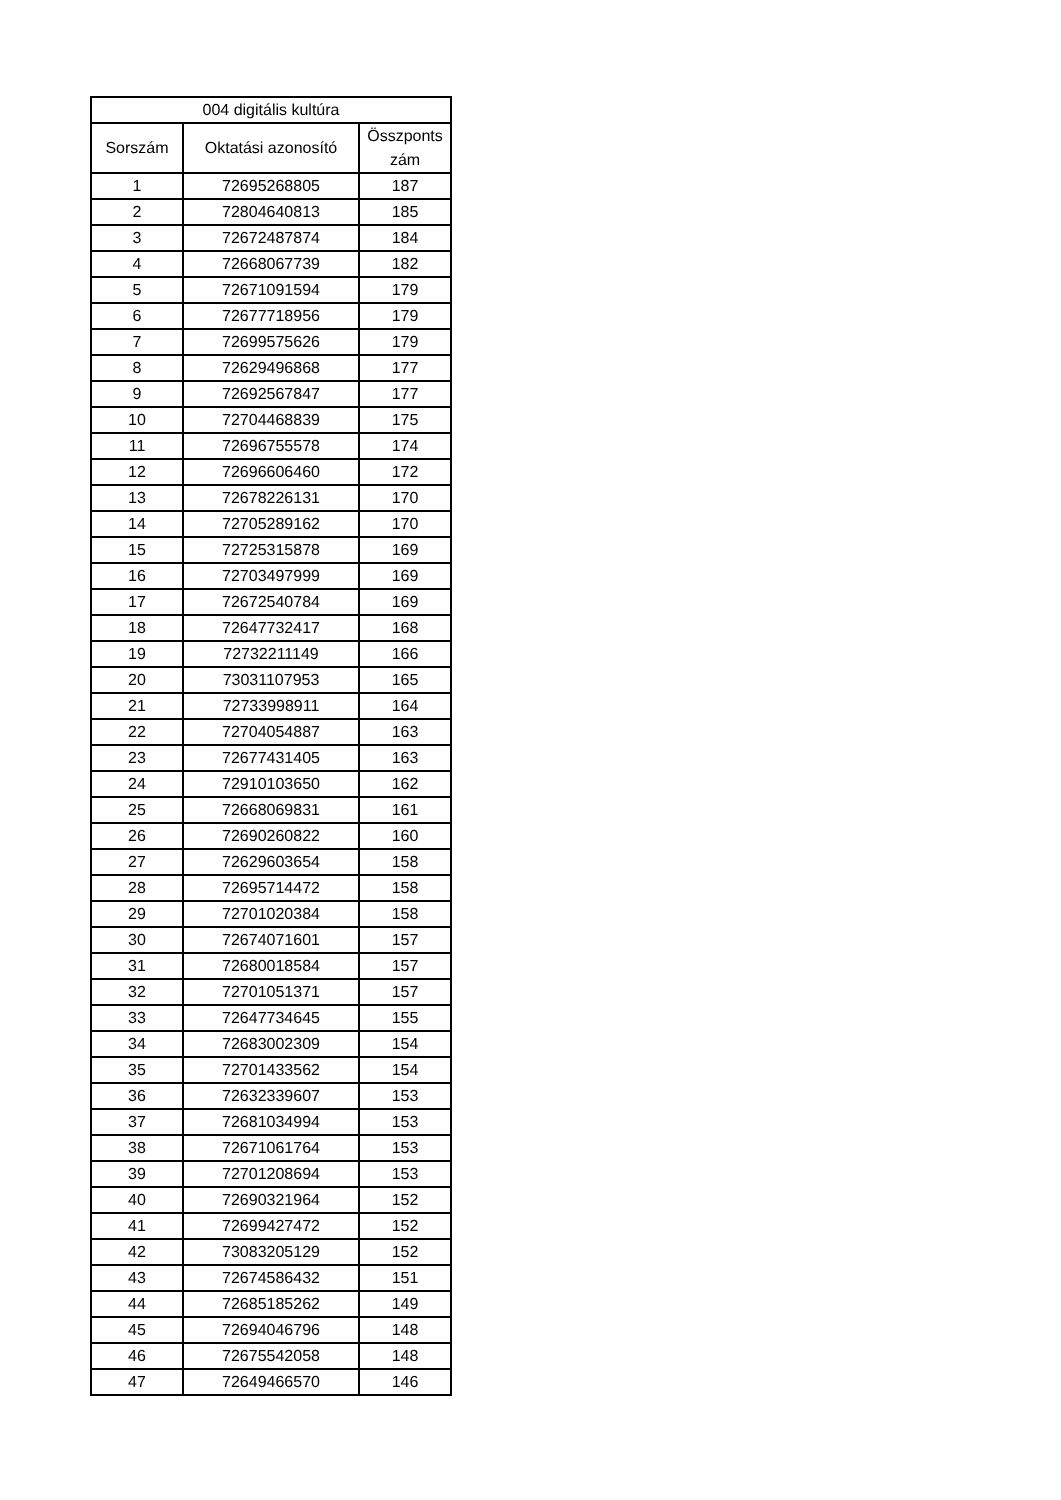| 004 digitális kultúra | | |
| --- | --- | --- |
| Sorszám | Oktatási azonosító | Összponts zám |
| 1 | 72695268805 | 187 |
| 2 | 72804640813 | 185 |
| 3 | 72672487874 | 184 |
| 4 | 72668067739 | 182 |
| 5 | 72671091594 | 179 |
| 6 | 72677718956 | 179 |
| 7 | 72699575626 | 179 |
| 8 | 72629496868 | 177 |
| 9 | 72692567847 | 177 |
| 10 | 72704468839 | 175 |
| 11 | 72696755578 | 174 |
| 12 | 72696606460 | 172 |
| 13 | 72678226131 | 170 |
| 14 | 72705289162 | 170 |
| 15 | 72725315878 | 169 |
| 16 | 72703497999 | 169 |
| 17 | 72672540784 | 169 |
| 18 | 72647732417 | 168 |
| 19 | 72732211149 | 166 |
| 20 | 73031107953 | 165 |
| 21 | 72733998911 | 164 |
| 22 | 72704054887 | 163 |
| 23 | 72677431405 | 163 |
| 24 | 72910103650 | 162 |
| 25 | 72668069831 | 161 |
| 26 | 72690260822 | 160 |
| 27 | 72629603654 | 158 |
| 28 | 72695714472 | 158 |
| 29 | 72701020384 | 158 |
| 30 | 72674071601 | 157 |
| 31 | 72680018584 | 157 |
| 32 | 72701051371 | 157 |
| 33 | 72647734645 | 155 |
| 34 | 72683002309 | 154 |
| 35 | 72701433562 | 154 |
| 36 | 72632339607 | 153 |
| 37 | 72681034994 | 153 |
| 38 | 72671061764 | 153 |
| 39 | 72701208694 | 153 |
| 40 | 72690321964 | 152 |
| 41 | 72699427472 | 152 |
| 42 | 73083205129 | 152 |
| 43 | 72674586432 | 151 |
| 44 | 72685185262 | 149 |
| 45 | 72694046796 | 148 |
| 46 | 72675542058 | 148 |
| 47 | 72649466570 | 146 |